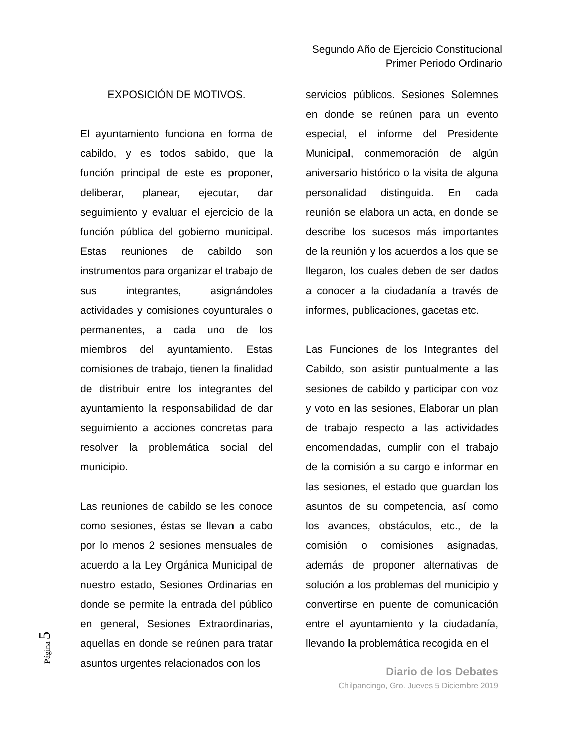Segundo Año de Ejercicio Constitucional
Primer Periodo Ordinario
EXPOSICIÓN DE MOTIVOS.
El ayuntamiento funciona en forma de cabildo, y es todos sabido, que la función principal de este es proponer, deliberar, planear, ejecutar, dar seguimiento y evaluar el ejercicio de la función pública del gobierno municipal. Estas reuniones de cabildo son instrumentos para organizar el trabajo de sus integrantes, asignándoles actividades y comisiones coyunturales o permanentes, a cada uno de los miembros del ayuntamiento. Estas comisiones de trabajo, tienen la finalidad de distribuir entre los integrantes del ayuntamiento la responsabilidad de dar seguimiento a acciones concretas para resolver la problemática social del municipio.
Las reuniones de cabildo se les conoce como sesiones, éstas se llevan a cabo por lo menos 2 sesiones mensuales de acuerdo a la Ley Orgánica Municipal de nuestro estado, Sesiones Ordinarias en donde se permite la entrada del público en general, Sesiones Extraordinarias, aquellas en donde se reúnen para tratar asuntos urgentes relacionados con los
servicios públicos. Sesiones Solemnes en donde se reúnen para un evento especial, el informe del Presidente Municipal, conmemoración de algún aniversario histórico o la visita de alguna personalidad distinguida. En cada reunión se elabora un acta, en donde se describe los sucesos más importantes de la reunión y los acuerdos a los que se llegaron, los cuales deben de ser dados a conocer a la ciudadanía a través de informes, publicaciones, gacetas etc.
Las Funciones de los Integrantes del Cabildo, son asistir puntualmente a las sesiones de cabildo y participar con voz y voto en las sesiones, Elaborar un plan de trabajo respecto a las actividades encomendadas, cumplir con el trabajo de la comisión a su cargo e informar en las sesiones, el estado que guardan los asuntos de su competencia, así como los avances, obstáculos, etc., de la comisión o comisiones asignadas, además de proponer alternativas de solución a los problemas del municipio y convertirse en puente de comunicación entre el ayuntamiento y la ciudadanía, llevando la problemática recogida en el
Diario de los Debates
Chilpancingo, Gro. Jueves 5 Diciembre 2019
Página 5